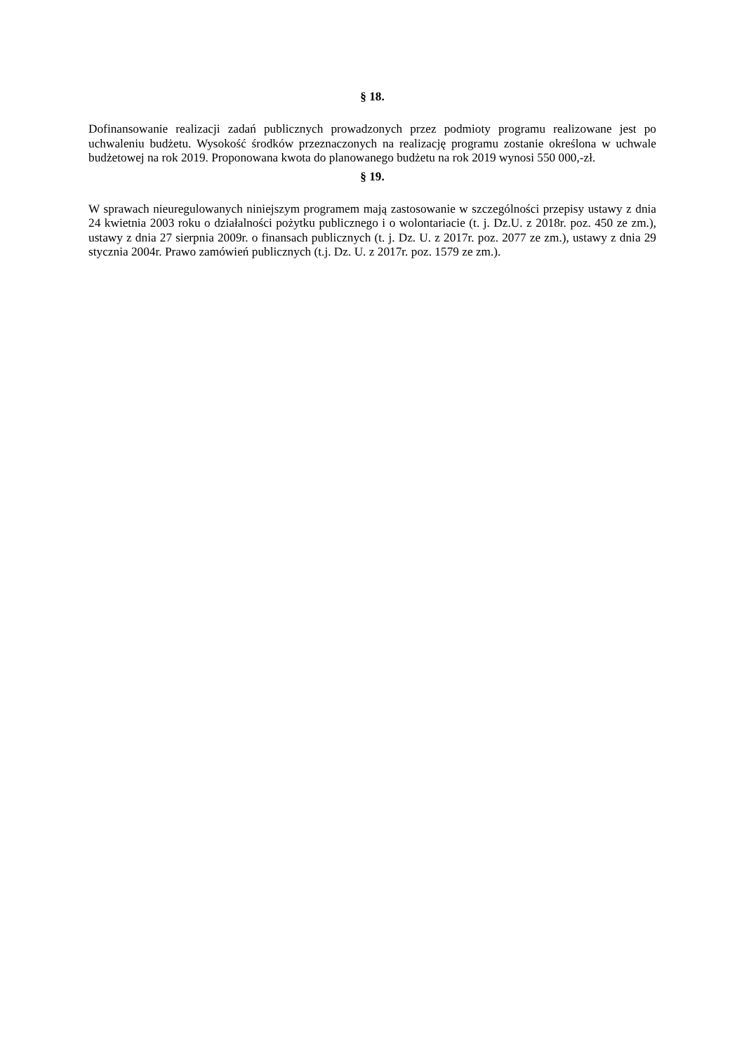§ 18.
Dofinansowanie realizacji zadań publicznych prowadzonych przez podmioty programu realizowane jest po uchwaleniu budżetu. Wysokość środków przeznaczonych na realizację programu zostanie określona w uchwale budżetowej na rok 2019. Proponowana kwota do planowanego budżetu na rok 2019 wynosi 550 000,-zł.
§ 19.
W sprawach nieuregulowanych niniejszym programem mają zastosowanie w szczególności przepisy ustawy z dnia 24 kwietnia 2003 roku o działalności pożytku publicznego i o wolontariacie (t. j. Dz.U. z 2018r. poz. 450 ze zm.), ustawy z dnia 27 sierpnia 2009r. o finansach publicznych (t. j. Dz. U. z 2017r. poz. 2077 ze zm.), ustawy z dnia 29 stycznia 2004r. Prawo zamówień publicznych (t.j. Dz. U. z 2017r. poz. 1579 ze zm.).